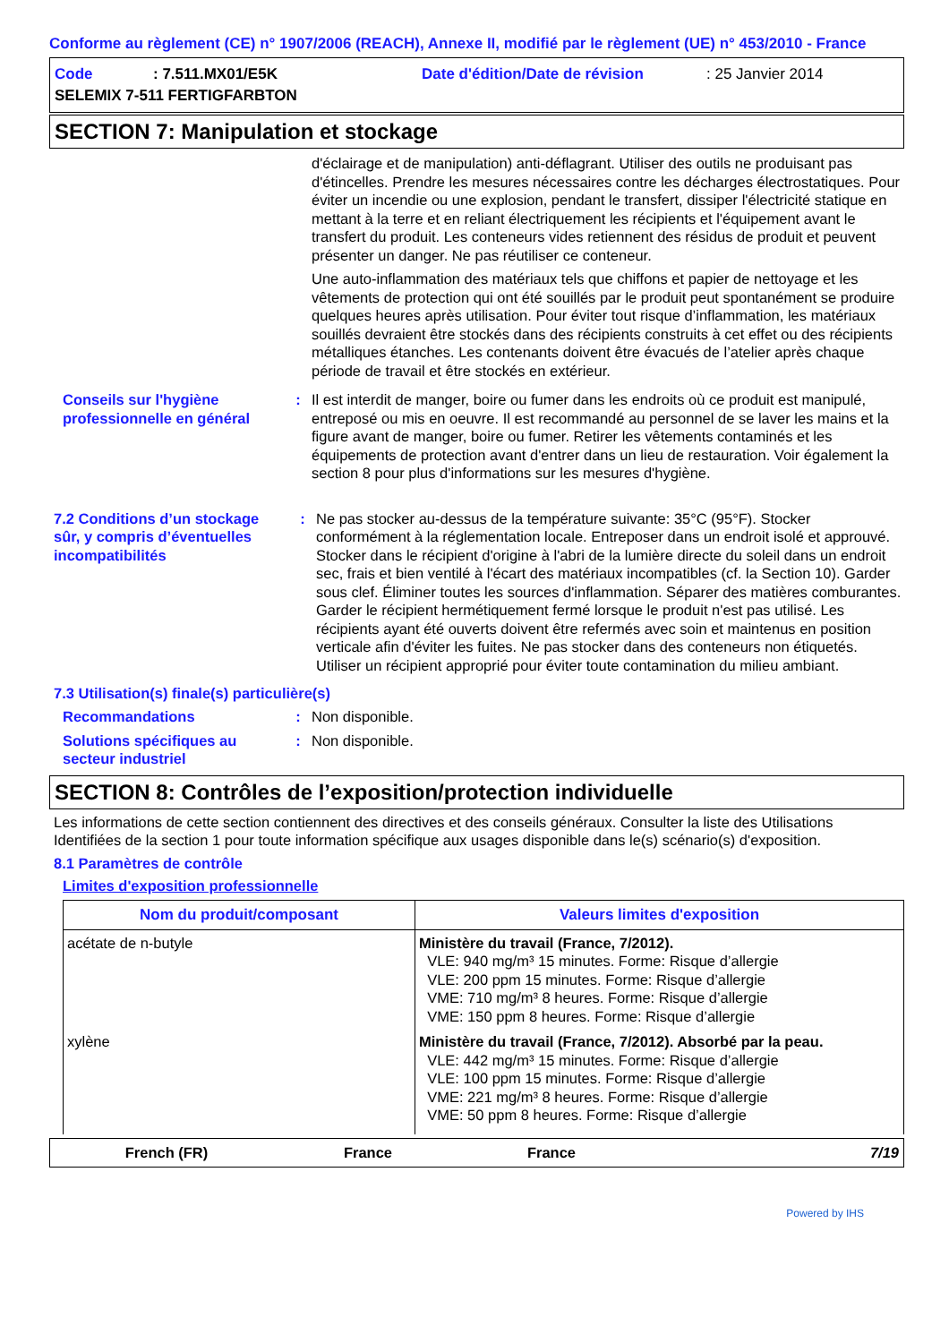Conforme au règlement (CE) n° 1907/2006 (REACH), Annexe II, modifié par le règlement (UE) n° 453/2010 - France
| Code | : 7.511.MX01/E5K | Date d'édition/Date de révision | : 25 Janvier 2014 |
| SELEMIX 7-511 FERTIGFARBTON | | | |
SECTION 7: Manipulation et stockage
d'éclairage et de manipulation) anti-déflagrant. Utiliser des outils ne produisant pas d'étincelles. Prendre les mesures nécessaires contre les décharges électrostatiques. Pour éviter un incendie ou une explosion, pendant le transfert, dissiper l'électricité statique en mettant à la terre et en reliant électriquement les récipients et l'équipement avant le transfert du produit. Les conteneurs vides retiennent des résidus de produit et peuvent présenter un danger. Ne pas réutiliser ce conteneur.
Une auto-inflammation des matériaux tels que chiffons et papier de nettoyage et les vêtements de protection qui ont été souillés par le produit peut spontanément se produire quelques heures après utilisation. Pour éviter tout risque d’inflammation, les matériaux souillés devraient être stockés dans des récipients construits à cet effet ou des récipients métalliques étanches. Les contenants doivent être évacués de l’atelier après chaque période de travail et être stockés en extérieur.
Conseils sur l'hygiène professionnelle en général
: Il est interdit de manger, boire ou fumer dans les endroits où ce produit est manipulé, entreposé ou mis en oeuvre. Il est recommandé au personnel de se laver les mains et la figure avant de manger, boire ou fumer. Retirer les vêtements contaminés et les équipements de protection avant d'entrer dans un lieu de restauration. Voir également la section 8 pour plus d'informations sur les mesures d'hygiène.
7.2 Conditions d’un stockage sûr, y compris d’éventuelles incompatibilités
: Ne pas stocker au-dessus de la température suivante: 35°C (95°F). Stocker conformément à la réglementation locale. Entreposer dans un endroit isolé et approuvé. Stocker dans le récipient d'origine à l'abri de la lumière directe du soleil dans un endroit sec, frais et bien ventilé à l'écart des matériaux incompatibles (cf. la Section 10). Garder sous clef. Éliminer toutes les sources d'inflammation. Séparer des matières comburantes. Garder le récipient hermétiquement fermé lorsque le produit n'est pas utilisé. Les récipients ayant été ouverts doivent être refermés avec soin et maintenus en position verticale afin d'éviter les fuites. Ne pas stocker dans des conteneurs non étiquetés. Utiliser un récipient approprié pour éviter toute contamination du milieu ambiant.
7.3 Utilisation(s) finale(s) particulière(s)
Recommandations : Non disponible.
Solutions spécifiques au secteur industriel
: Non disponible.
SECTION 8: Contrôles de l’exposition/protection individuelle
Les informations de cette section contiennent des directives et des conseils généraux. Consulter la liste des Utilisations Identifiées de la section 1 pour toute information spécifique aux usages disponible dans le(s) scénario(s) d'exposition.
8.1 Paramètres de contrôle
Limites d'exposition professionnelle
| Nom du produit/composant | Valeurs limites d'exposition |
| --- | --- |
| acétate de n-butyle | Ministère du travail (France, 7/2012). VLE: 940 mg/m³ 15 minutes. Forme: Risque d’allergie VLE: 200 ppm 15 minutes. Forme: Risque d’allergie VME: 710 mg/m³ 8 heures. Forme: Risque d’allergie VME: 150 ppm 8 heures. Forme: Risque d’allergie |
| xylène | Ministère du travail (France, 7/2012). Absorbé par la peau. VLE: 442 mg/m³ 15 minutes. Forme: Risque d’allergie VLE: 100 ppm 15 minutes. Forme: Risque d’allergie VME: 221 mg/m³ 8 heures. Forme: Risque d’allergie VME: 50 ppm 8 heures. Forme: Risque d’allergie |
French (FR) France France 7/19
Powered by IHS